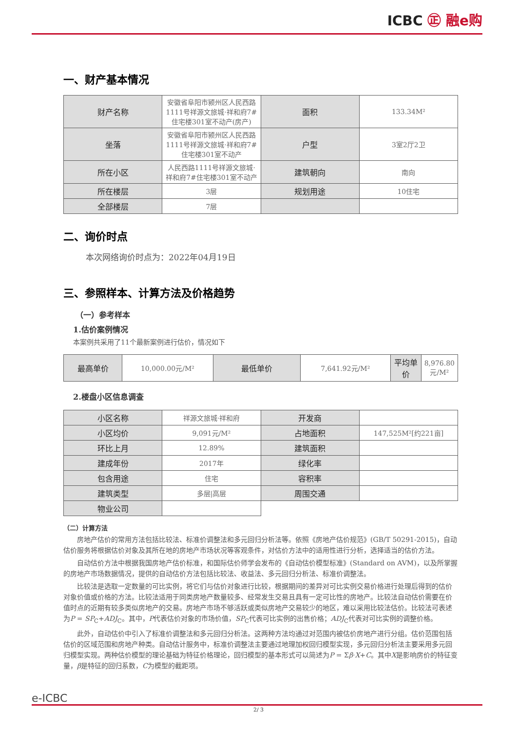ICBC ㊣ 融e购
一、财产基本情况
| 财产名称 | 安徽省阜阳市颍州区人民西路1111号祥源文旅城·祥和府7#住宅楼301室不动产(房产) | 面积 | 133.34M² |
| 坐落 | 安徽省阜阳市颍州区人民西路1111号祥源文旅城·祥和府7#住宅楼301室不动产 | 户型 | 3室2厅2卫 |
| 所在小区 | 人民西路1111号祥源文旅城·祥和府7#住宅楼301室不动产 | 建筑朝向 | 南向 |
| 所在楼层 | 3层 | 规划用途 | 10住宅 |
| 全部楼层 | 7层 | | |
二、询价时点
本次网络询价时点为：2022年04月19日
三、参照样本、计算方法及价格趋势
（一）参考样本
1.估价案例情况
本案例共采用了11个最新案例进行估价，情况如下
| 最高单价 | 10,000.00元/M² | 最低单价 | 7,641.92元/M² | 平均单价 | 8,976.80元/M² |
2.楼盘小区信息调查
| 小区名称 | 祥源文旅城·祥和府 | 开发商 | |
| 小区均价 | 9,091元/M² | 占地面积 | 147,525M²[约221亩] |
| 环比上月 | 12.89% | 建筑面积 | |
| 建成年份 | 2017年 | 绿化率 | |
| 包含用途 | 住宅 | 容积率 | |
| 建筑类型 | 多层/高层 | 周围交通 | |
| 物业公司 | | | |
（二）计算方法
房地产估价的常用方法包括比较法、标准价调整法和多元回归分析法等。依照《房地产估价规范》(GB/T 50291-2015)，自动估价服务将根据估价对象及其所在地的房地产市场状况等客观条件，对估价方法中的适用性进行分析，选择适当的估价方法。
自动估价方法中根据我国房地产估价标准，和国际估价师学会发布的《自动估价模型标准》(Standard on AVM)，以及所掌握的房地产市场数据情况，提供的自动估价方法包括比较法、收益法、多元回归分析法、标准价调整法。
比较法是选取一定数量的可比实例，将它们与估价对象进行比较，根据期间的差异对可比实例交易价格进行处理后得到的估价对象价值或价格的方法。比较法适用于同类房地产数量较多、经常发生交易且具有一定可比性的房地产。比较法自动估价需要在价值时点的近期有较多类似房地产的交易。房地产市场不够活跃或类似房地产交易较少的地区，难以采用比较法估价。比较法可表述为P = SP<sub>C</sub>+ADJ<sub>C</sub>。其中，P代表估价对象的市场价值，SP<sub>C</sub>代表可比实例的出售价格；ADJ<sub>C</sub>代表对可比实例的调整价格。
此外，自动估价中引入了标准价调整法和多元回归分析法。这两种方法均通过对范围内被估价房地产进行分组。估价范围包括估价的区域范围和房地产种类。自动估计服务中，标准价调整法主要通过地理加权回归模型实现，多元回归分析法主要采用多元回归模型实现。两种估价模型的理论基础为特征价格理论，回归模型的基本形式可以简述为P = Σβ·X+C。其中X是影响房价的特征变量，β是特征的回归系数，C为模型的截距项。
e-ICBC
2/ 3